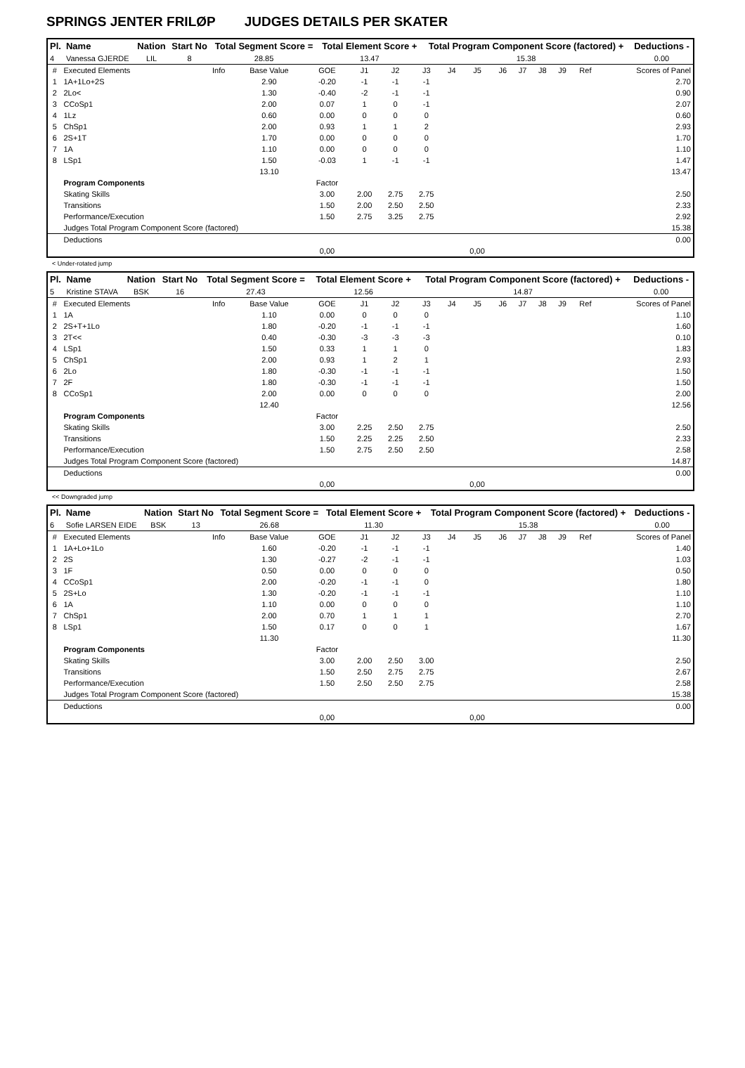SPRINGS JENTER FRILØP JUDGES DETAILS PER SKATER
| Pl. | Name | Nation | Start No | Total Segment Score = | Total Element Score + | Total Program Component Score (factored) + | Deductions - |
| --- | --- | --- | --- | --- | --- | --- | --- |
| 4 | Vanessa GJERDE | LIL | 8 | 28.85 | 13.47 | 15.38 | 0.00 |
| # | Executed Elements | Info | Base Value | GOE | J1 | J2 | J3 | J4 | J5 | J6 | J7 | J8 | J9 | Ref | Scores of Panel |
| 1 | 1A+1Lo+2S | | 2.90 | -0.20 | -1 | -1 | -1 | | | | | | | | 2.70 |
| 2 | 2Lo< | | 1.30 | -0.40 | -2 | -1 | -1 | | | | | | | | 0.90 |
| 3 | CCoSp1 | | 2.00 | 0.07 | 1 | 0 | -1 | | | | | | | | 2.07 |
| 4 | 1Lz | | 0.60 | 0.00 | 0 | 0 | 0 | | | | | | | | 0.60 |
| 5 | ChSp1 | | 2.00 | 0.93 | 1 | 1 | 2 | | | | | | | | 2.93 |
| 6 | 2S+1T | | 1.70 | 0.00 | 0 | 0 | 0 | | | | | | | | 1.70 |
| 7 | 1A | | 1.10 | 0.00 | 0 | 0 | 0 | | | | | | | | 1.10 |
| 8 | LSp1 | | 1.50 | -0.03 | 1 | -1 | -1 | | | | | | | | 1.47 |
| | | | 13.10 | | | | | | | | | | | | 13.47 |
| | Program Components | | | Factor | | | | | | | | | | | |
| | Skating Skills | | | 3.00 | 2.00 | 2.75 | 2.75 | | | | | | | | 2.50 |
| | Transitions | | | 1.50 | 2.00 | 2.50 | 2.50 | | | | | | | | 2.33 |
| | Performance/Execution | | | 1.50 | 2.75 | 3.25 | 2.75 | | | | | | | | 2.92 |
| | Judges Total Program Component Score (factored) | | | | | | | | | | | | | | 15.38 |
| | Deductions | | | | | | | | | | | | | | 0.00 |
| | | | | 0,00 | | | | | 0,00 | | | | | | |
< Under-rotated jump
| Pl. | Name | Nation | Start No | Total Segment Score = | Total Element Score + | Total Program Component Score (factored) + | Deductions - |
| --- | --- | --- | --- | --- | --- | --- | --- |
| 5 | Kristine STAVA | BSK | 16 | 27.43 | 12.56 | 14.87 | 0.00 |
| # | Executed Elements | Info | Base Value | GOE | J1 | J2 | J3 | J4 | J5 | J6 | J7 | J8 | J9 | Ref | Scores of Panel |
| 1 | 1A | | 1.10 | 0.00 | 0 | 0 | 0 | | | | | | | | 1.10 |
| 2 | 2S+T+1Lo | | 1.80 | -0.20 | -1 | -1 | -1 | | | | | | | | 1.60 |
| 3 | 2T<< | | 0.40 | -0.30 | -3 | -3 | -3 | | | | | | | | 0.10 |
| 4 | LSp1 | | 1.50 | 0.33 | 1 | 1 | 0 | | | | | | | | 1.83 |
| 5 | ChSp1 | | 2.00 | 0.93 | 1 | 2 | 1 | | | | | | | | 2.93 |
| 6 | 2Lo | | 1.80 | -0.30 | -1 | -1 | -1 | | | | | | | | 1.50 |
| 7 | 2F | | 1.80 | -0.30 | -1 | -1 | -1 | | | | | | | | 1.50 |
| 8 | CCoSp1 | | 2.00 | 0.00 | 0 | 0 | 0 | | | | | | | | 2.00 |
| | | | 12.40 | | | | | | | | | | | | 12.56 |
| | Program Components | | | Factor | | | | | | | | | | | |
| | Skating Skills | | | 3.00 | 2.25 | 2.50 | 2.75 | | | | | | | | 2.50 |
| | Transitions | | | 1.50 | 2.25 | 2.25 | 2.50 | | | | | | | | 2.33 |
| | Performance/Execution | | | 1.50 | 2.75 | 2.50 | 2.50 | | | | | | | | 2.58 |
| | Judges Total Program Component Score (factored) | | | | | | | | | | | | | | 14.87 |
| | Deductions | | | | | | | | | | | | | | 0.00 |
| | | | | 0,00 | | | | | 0,00 | | | | | | |
<< Downgraded jump
| Pl. | Name | Nation | Start No | Total Segment Score = | Total Element Score + | Total Program Component Score (factored) + | Deductions - |
| --- | --- | --- | --- | --- | --- | --- | --- |
| 6 | Sofie LARSEN EIDE | BSK | 13 | 26.68 | 11.30 | 15.38 | 0.00 |
| # | Executed Elements | Info | Base Value | GOE | J1 | J2 | J3 | J4 | J5 | J6 | J7 | J8 | J9 | Ref | Scores of Panel |
| 1 | 1A+Lo+1Lo | | 1.60 | -0.20 | -1 | -1 | -1 | | | | | | | | 1.40 |
| 2 | 2S | | 1.30 | -0.27 | -2 | -1 | -1 | | | | | | | | 1.03 |
| 3 | 1F | | 0.50 | 0.00 | 0 | 0 | 0 | | | | | | | | 0.50 |
| 4 | CCoSp1 | | 2.00 | -0.20 | -1 | -1 | 0 | | | | | | | | 1.80 |
| 5 | 2S+Lo | | 1.30 | -0.20 | -1 | -1 | -1 | | | | | | | | 1.10 |
| 6 | 1A | | 1.10 | 0.00 | 0 | 0 | 0 | | | | | | | | 1.10 |
| 7 | ChSp1 | | 2.00 | 0.70 | 1 | 1 | 1 | | | | | | | | 2.70 |
| 8 | LSp1 | | 1.50 | 0.17 | 0 | 0 | 1 | | | | | | | | 1.67 |
| | | | 11.30 | | | | | | | | | | | | 11.30 |
| | Program Components | | | Factor | | | | | | | | | | | |
| | Skating Skills | | | 3.00 | 2.00 | 2.50 | 3.00 | | | | | | | | 2.50 |
| | Transitions | | | 1.50 | 2.50 | 2.75 | 2.75 | | | | | | | | 2.67 |
| | Performance/Execution | | | 1.50 | 2.50 | 2.50 | 2.75 | | | | | | | | 2.58 |
| | Judges Total Program Component Score (factored) | | | | | | | | | | | | | | 15.38 |
| | Deductions | | | | | | | | | | | | | | 0.00 |
| | | | | 0,00 | | | | | 0,00 | | | | | | |